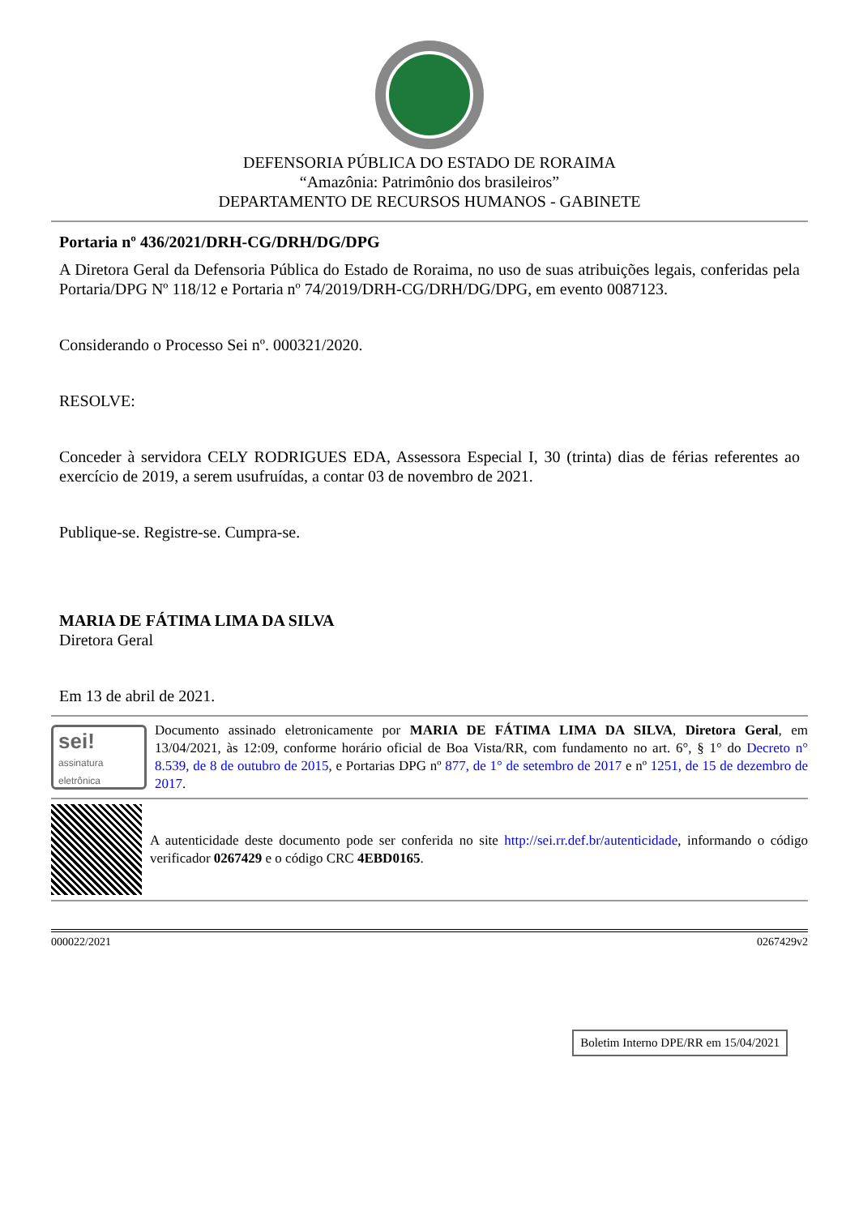DEFENSORIA PÚBLICA DO ESTADO DE RORAIMA
“Amazônia: Patrimônio dos brasileiros”
DEPARTAMENTO DE RECURSOS HUMANOS - GABINETE
Portaria nº 436/2021/DRH-CG/DRH/DG/DPG
A Diretora Geral da Defensoria Pública do Estado de Roraima, no uso de suas atribuições legais, conferidas pela Portaria/DPG Nº 118/12 e Portaria nº 74/2019/DRH-CG/DRH/DG/DPG, em evento 0087123.
Considerando o Processo Sei nº. 000321/2020.
RESOLVE:
Conceder à servidora CELY RODRIGUES EDA, Assessora Especial I, 30 (trinta) dias de férias referentes ao exercício de 2019, a serem usufruídas, a contar 03 de novembro de 2021.
Publique-se. Registre-se. Cumpra-se.
MARIA DE FÁTIMA LIMA DA SILVA
Diretora Geral
Em 13 de abril de 2021.
sei!
assinatura eletrônica
Documento assinado eletronicamente por MARIA DE FÁTIMA LIMA DA SILVA, Diretora Geral, em 13/04/2021, às 12:09, conforme horário oficial de Boa Vista/RR, com fundamento no art. 6°, § 1° do Decreto n° 8.539, de 8 de outubro de 2015, e Portarias DPG nº 877, de 1° de setembro de 2017 e nº 1251, de 15 de dezembro de 2017.
A autenticidade deste documento pode ser conferida no site http://sei.rr.def.br/autenticidade, informando o código verificador 0267429 e o código CRC 4EBD0165.
000022/2021 0267429v2
Boletim Interno DPE/RR em 15/04/2021